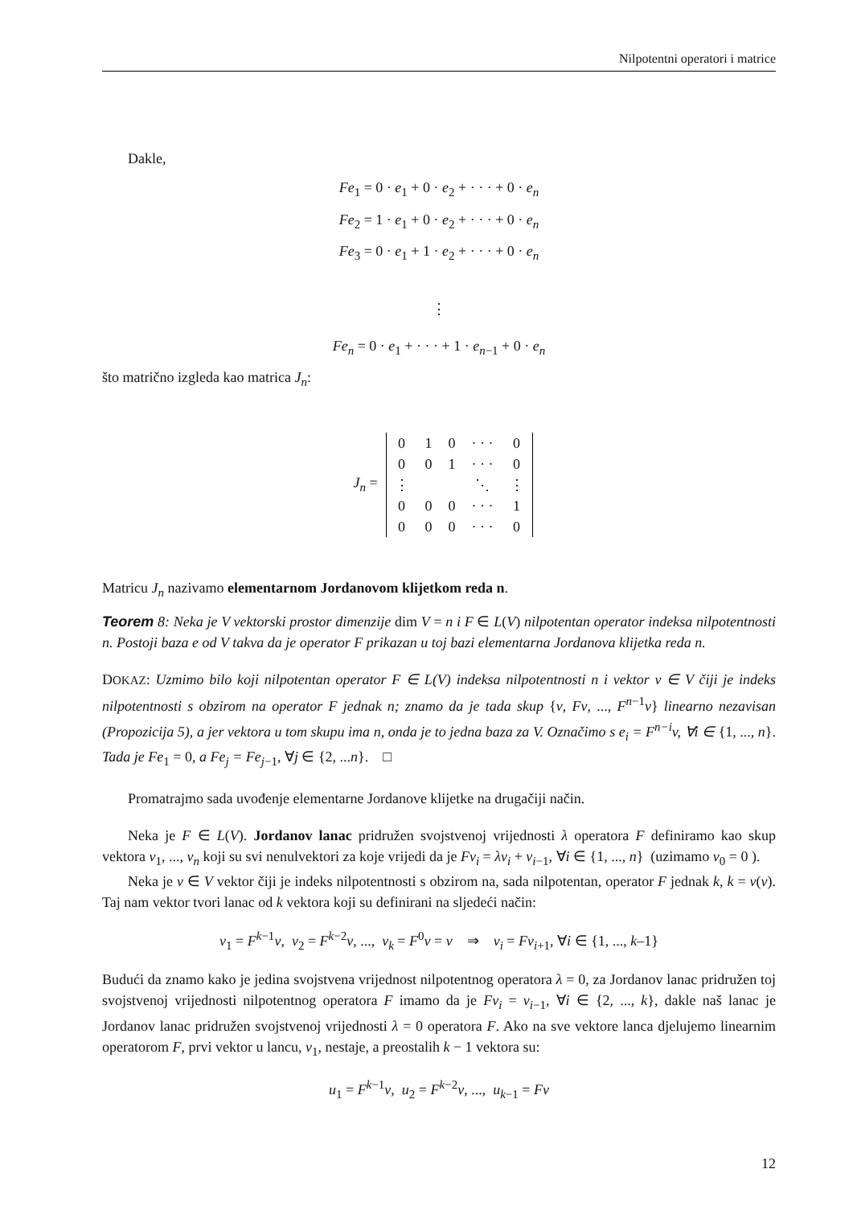Nilpotentni operatori i matrice
Dakle,
Fe<sub>1</sub> = 0 · e<sub>1</sub> + 0 · e<sub>2</sub> + · · · + 0 · e<sub>n</sub>
Fe<sub>2</sub> = 1 · e<sub>1</sub> + 0 · e<sub>2</sub> + · · · + 0 · e<sub>n</sub>
Fe<sub>3</sub> = 0 · e<sub>1</sub> + 1 · e<sub>2</sub> + · · · + 0 · e<sub>n</sub>
⋮
Fe<sub>n</sub> = 0 · e<sub>1</sub> + · · · + 1 · e<sub>n−1</sub> + 0 · e<sub>n</sub>
što matrično izgleda kao matrica J<sub>n</sub>:
| J<sub>n</sub> = | / 0 / 1 / 0 / · · · / 0 / / 0 / 0 / 1 / · · · / 0 / / ⋮ / / / ⋱ / ⋮ / / 0 / 0 / 0 / · · · / 1 / / 0 / 0 / 0 / · · · / 0 / |
Matricu J<sub>n</sub> nazivamo elementarnom Jordanovom klijetkom reda n.
Teorem 8: Neka je V vektorski prostor dimenzije dim V = n i F ∈ L(V) nilpotentan operator indeksa nilpotentnosti n. Postoji baza e od V takva da je operator F prikazan u toj bazi elementarna Jordanova klijetka reda n.
DOKAZ: Uzmimo bilo koji nilpotentan operator F ∈ L(V) indeksa nilpotentnosti n i vektor v ∈ V čiji je indeks nilpotentnosti s obzirom na operator F jednak n; znamo da je tada skup {v, Fv, ..., F<sup>n−1</sup>v} linearno nezavisan (Propozicija 5), a jer vektora u tom skupu ima n, onda je to jedna baza za V. Označimo s e<sub>i</sub> = F<sup>n−i</sup>v, ∀i ∈ {1, ..., n}. Tada je Fe<sub>1</sub> = 0, a Fe<sub>j</sub> = Fe<sub>j−1</sub>, ∀j ∈ {2, ...n}. □
Promatrajmo sada uvođenje elementarne Jordanove klijetke na drugačiji način.
Neka je F ∈ L(V). Jordanov lanac pridružen svojstvenoj vrijednosti λ operatora F definiramo kao skup vektora v<sub>1</sub>, ..., v<sub>n</sub> koji su svi nenulvektori za koje vrijedi da je Fv<sub>i</sub> = λv<sub>i</sub> + v<sub>i−1</sub>, ∀i ∈ {1, ..., n} (uzimamo v<sub>0</sub> = 0 ).
Neka je v ∈ V vektor čiji je indeks nilpotentnosti s obzirom na, sada nilpotentan, operator F jednak k, k = ν(v). Taj nam vektor tvori lanac od k vektora koji su definirani na sljedeći način:
v<sub>1</sub> = F<sup>k−1</sup>v, v<sub>2</sub> = F<sup>k−2</sup>v, ..., v<sub>k</sub> = F<sup>0</sup>v = v ⇒ v<sub>i</sub> = Fv<sub>i+1</sub>, ∀i ∈ {1, ..., k–1}
Budući da znamo kako je jedina svojstvena vrijednost nilpotentnog operatora λ = 0, za Jordanov lanac pridružen toj svojstvenoj vrijednosti nilpotentnog operatora F imamo da je Fv<sub>i</sub> = v<sub>i−1</sub>, ∀i ∈ {2, ..., k}, dakle naš lanac je Jordanov lanac pridružen svojstvenoj vrijednosti λ = 0 operatora F. Ako na sve vektore lanca djelujemo linearnim operatorom F, prvi vektor u lancu, v<sub>1</sub>, nestaje, a preostalih k − 1 vektora su:
u<sub>1</sub> = F<sup>k−1</sup>v, u<sub>2</sub> = F<sup>k−2</sup>v, ..., u<sub>k−1</sub> = Fv
12